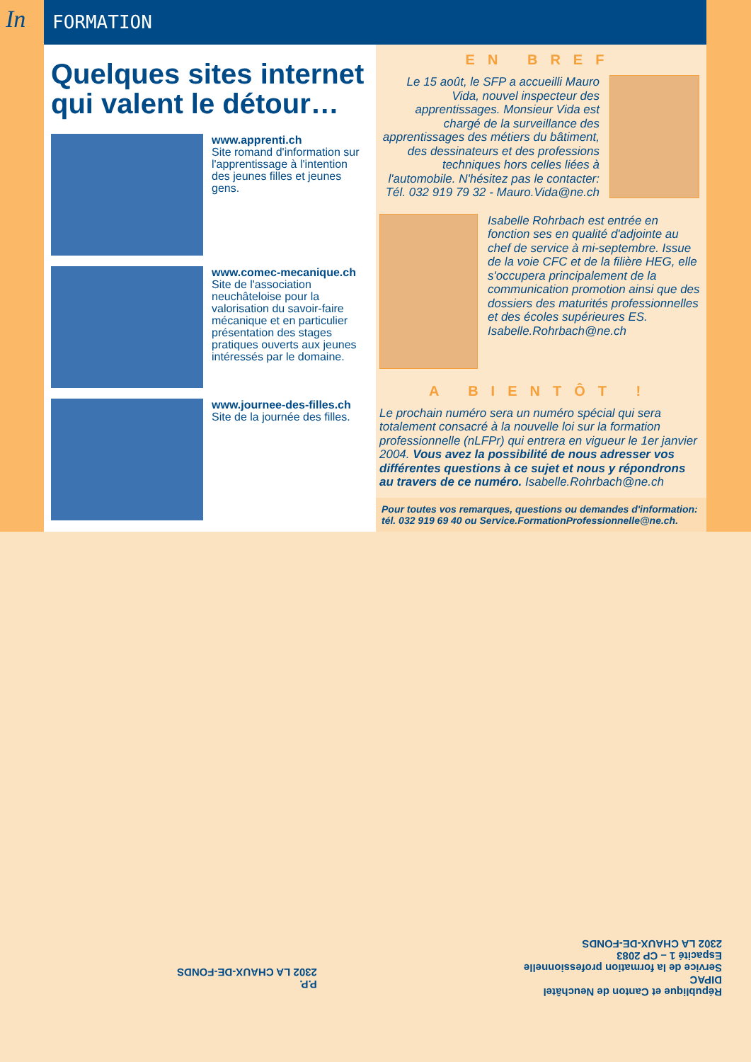In FORMATION
Quelques sites internet qui valent le détour…
www.apprenti.ch
Site romand d'information sur l'apprentissage à l'intention des jeunes filles et jeunes gens.
www.comec-mecanique.ch
Site de l'association neuchâteloise pour la valorisation du savoir-faire mécanique et en particulier présentation des stages pratiques ouverts aux jeunes intéressés par le domaine.
www.journee-des-filles.ch
Site de la journée des filles.
EN BREF
Le 15 août, le SFP a accueilli Mauro Vida, nouvel inspecteur des apprentissages. Monsieur Vida est chargé de la surveillance des apprentissages des métiers du bâtiment, des dessinateurs et des professions techniques hors celles liées à l'automobile. N'hésitez pas le contacter: Tél. 032 919 79 32 - Mauro.Vida@ne.ch
Isabelle Rohrbach est entrée en fonction ses en qualité d'adjointe au chef de service à mi-septembre. Issue de la voie CFC et de la filière HEG, elle s'occupera principalement de la communication promotion ainsi que des dossiers des maturités professionnelles et des écoles supérieures ES. Isabelle.Rohrbach@ne.ch
A BIENTÔT !
Le prochain numéro sera un numéro spécial qui sera totalement consacré à la nouvelle loi sur la formation professionnelle (nLFPr) qui entrera en vigueur le 1er janvier 2004. Vous avez la possibilité de nous adresser vos différentes questions à ce sujet et nous y répondrons au travers de ce numéro. Isabelle.Rohrbach@ne.ch
Pour toutes vos remarques, questions ou demandes d'information: tél. 032 919 69 40 ou Service.FormationProfessionnelle@ne.ch.
P.P.
2302 LA CHAUX-DE-FONDS
République et Canton de Neuchâtel
DIPAC
Service de la formation professionnelle
Espacité 1 – CP 2083
2302 LA CHAUX-DE-FONDS